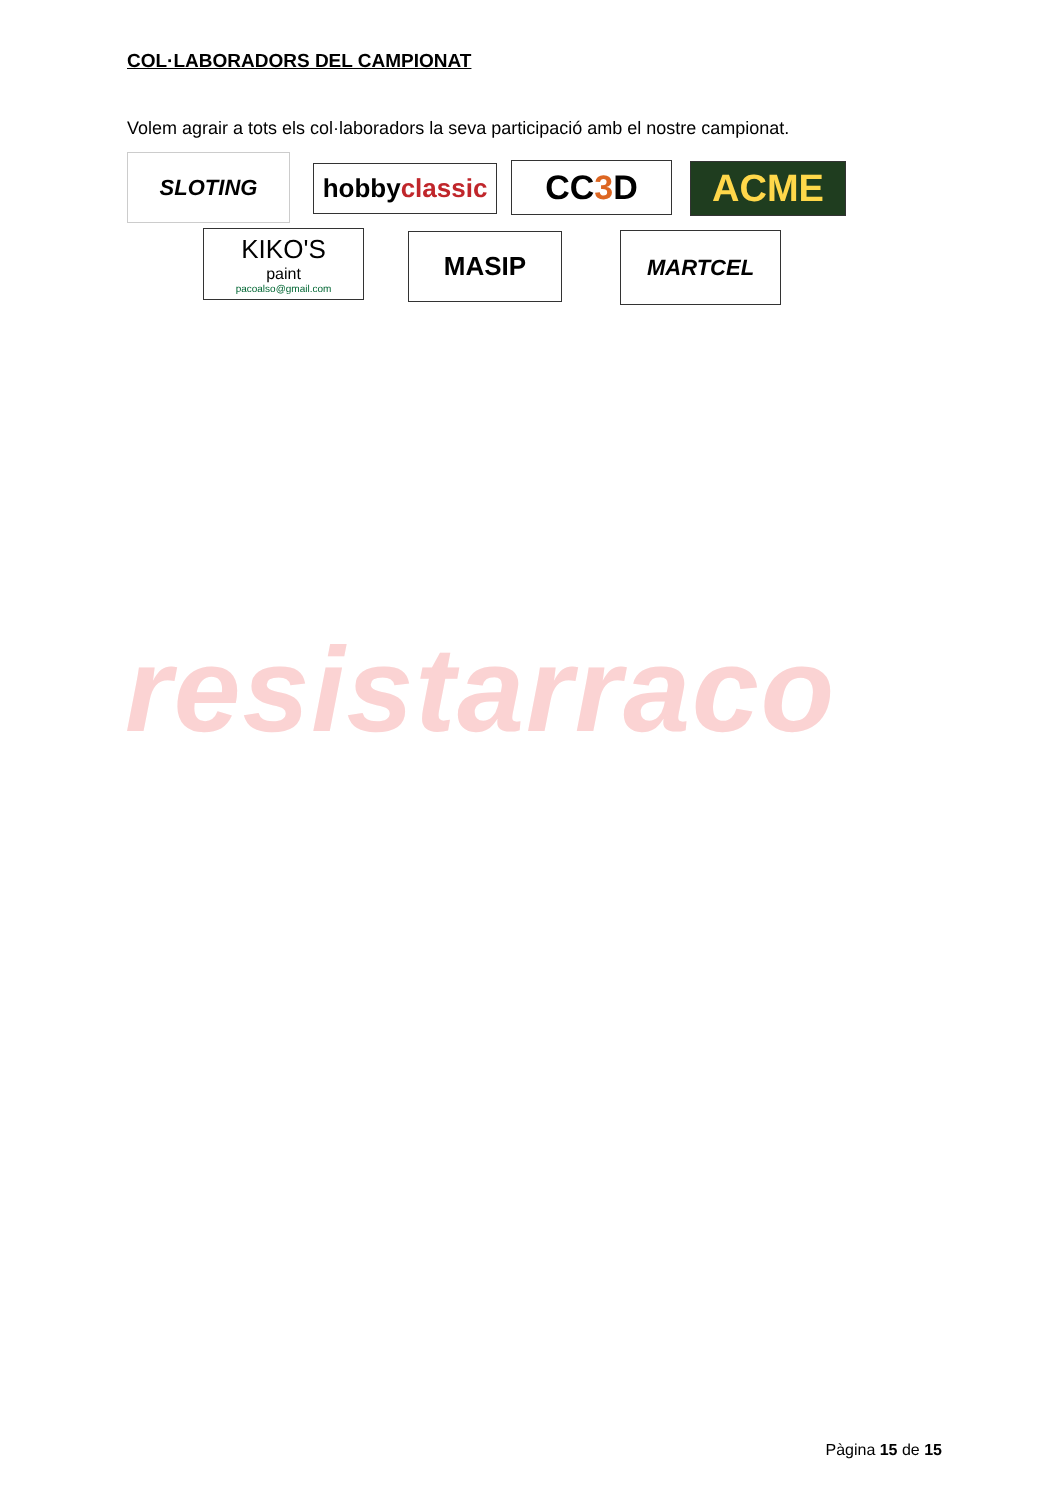COL·LABORADORS DEL CAMPIONAT
Volem agrair a tots els col·laboradors la seva participació amb el nostre campionat.
SLOTING
hobby classic
CC 3 D ACME
KIKO'S
paint
pacoalso@gmail.com
MASIP MARTCEL
resistarraco
Pàgina 15 de 15